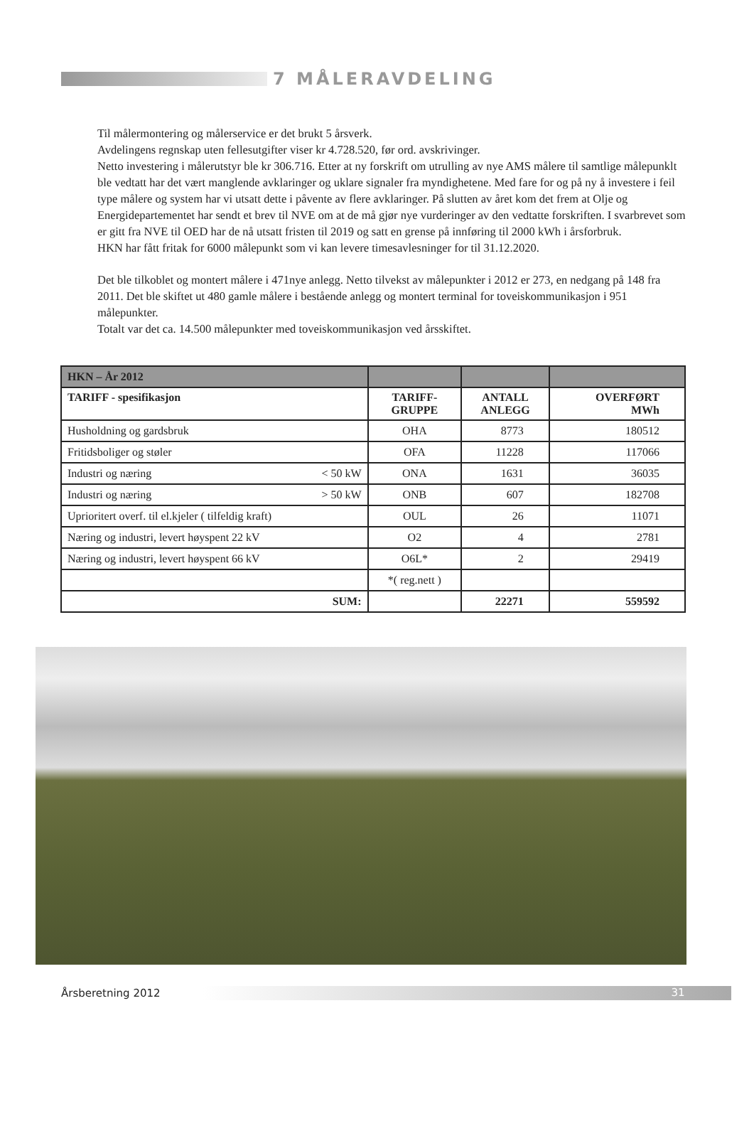7 MÅLERAVDELING
Til målermontering og målerservice er det brukt 5 årsverk.
Avdelingens regnskap uten fellesutgifter viser kr 4.728.520, før ord. avskrivinger.
Netto investering i målerutstyr ble kr 306.716. Etter at ny forskrift om utrulling av nye AMS målere til samtlige målepunklt ble vedtatt har det vært manglende avklaringer og uklare signaler fra myndighetene. Med fare for og på ny å investere i feil type målere og system har vi utsatt dette i påvente av flere avklaringer. På slutten av året kom det frem at Olje og Energidepartementet har sendt et brev til NVE om at de må gjør nye vurderinger av den vedtatte forskriften. I svarbrevet som er gitt fra NVE til OED har de nå utsatt fristen til 2019 og satt en grense på innføring til 2000 kWh i årsforbruk.
HKN har fått fritak for 6000 målepunkt som vi kan levere timesavlesninger for til 31.12.2020.
Det ble tilkoblet og montert målere i 471nye anlegg. Netto tilvekst av målepunkter i 2012 er 273, en nedgang på 148 fra 2011. Det ble skiftet ut 480 gamle målere i bestående anlegg og montert terminal for toveiskommunikasjon i 951 målepunkter.
Totalt var det ca. 14.500 målepunkter med toveiskommunikasjon ved årsskiftet.
| HKN – År 2012 | | | |
| TARIFF - spesifikasjon | TARIFF- GRUPPE | ANTALL ANLEGG | OVERFØRT MWh |
| Husholdning og gardsbruk | OHA | 8773 | 180512 |
| Fritidsboliger og støler | OFA | 11228 | 117066 |
| Industri og næring < 50 kW | ONA | 1631 | 36035 |
| Industri og næring > 50 kW | ONB | 607 | 182708 |
| Uprioritert overf. til el.kjeler ( tilfeldig kraft) | OUL | 26 | 11071 |
| Næring og industri, levert høyspent 22 kV | O2 | 4 | 2781 |
| Næring og industri, levert høyspent 66 kV | O6L* | 2 | 29419 |
| | *( reg.nett ) | | |
| SUM: | | 22271 | 559592 |
Årsberetning 2012
31